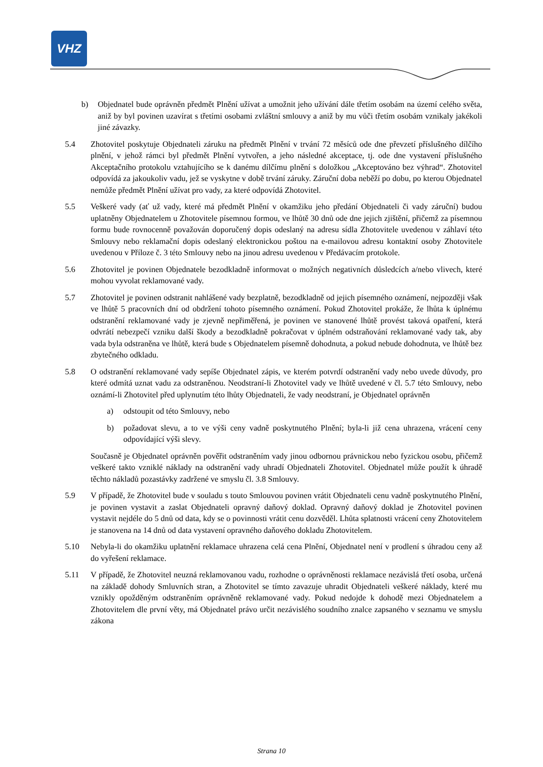VHZ
b) Objednatel bude oprávněn předmět Plnění užívat a umožnit jeho užívání dále třetím osobám na území celého světa, aniž by byl povinen uzavírat s třetími osobami zvláštní smlouvy a aniž by mu vůči třetím osobám vznikaly jakékoli jiné závazky.
5.4 Zhotovitel poskytuje Objednateli záruku na předmět Plnění v trvání 72 měsíců ode dne převzetí příslušného dílčího plnění, v jehož rámci byl předmět Plnění vytvořen, a jeho následné akceptace, tj. ode dne vystavení příslušného Akceptačního protokolu vztahujícího se k danému dílčímu plnění s doložkou „Akceptováno bez výhrad“. Zhotovitel odpovídá za jakoukoliv vadu, jež se vyskytne v době trvání záruky. Záruční doba neběží po dobu, po kterou Objednatel nemůže předmět Plnění užívat pro vady, za které odpovídá Zhotovitel.
5.5 Veškeré vady (ať už vady, které má předmět Plnění v okamžiku jeho předání Objednateli či vady záruční) budou uplatněny Objednatelem u Zhotovitele písemnou formou, ve lhůtě 30 dnů ode dne jejich zjištění, přičemž za písemnou formu bude rovnocenně považován doporučený dopis odeslaný na adresu sídla Zhotovitele uvedenou v záhlaví této Smlouvy nebo reklamační dopis odeslaný elektronickou poštou na e-mailovou adresu kontaktní osoby Zhotovitele uvedenou v Příloze č. 3 této Smlouvy nebo na jinou adresu uvedenou v Předávacím protokole.
5.6 Zhotovitel je povinen Objednatele bezodkladně informovat o možných negativních důsledcích a/nebo vlivech, které mohou vyvolat reklamované vady.
5.7 Zhotovitel je povinen odstranit nahlášené vady bezplatně, bezodkladně od jejich písemného oznámení, nejpozději však ve lhůtě 5 pracovních dní od obdržení tohoto písemného oznámení. Pokud Zhotovitel prokáže, že lhůta k úplnému odstranění reklamované vady je zjevně nepřiměřená, je povinen ve stanovené lhůtě provést taková opatření, která odvrátí nebezpečí vzniku další škody a bezodkladně pokračovat v úplném odstraňování reklamované vady tak, aby vada byla odstraněna ve lhůtě, která bude s Objednatelem písemně dohodnuta, a pokud nebude dohodnuta, ve lhůtě bez zbytečného odkladu.
5.8 O odstranění reklamované vady sepíše Objednatel zápis, ve kterém potvrdí odstranění vady nebo uvede důvody, pro které odmítá uznat vadu za odstraněnou. Neodstraní-li Zhotovitel vady ve lhůtě uvedené v čl. 5.7 této Smlouvy, nebo oznámí-li Zhotovitel před uplynutím této lhůty Objednateli, že vady neodstraní, je Objednatel oprávněn
a) odstoupit od této Smlouvy, nebo
b) požadovat slevu, a to ve výši ceny vadně poskytnutého Plnění; byla-li již cena uhrazena, vrácení ceny odpovídající výši slevy.
Současně je Objednatel oprávněn pověřit odstraněním vady jinou odbornou právnickou nebo fyzickou osobu, přičemž veškeré takto vzniklé náklady na odstranění vady uhradí Objednateli Zhotovitel. Objednatel může použít k úhradě těchto nákladů pozastávky zadržené ve smyslu čl. 3.8 Smlouvy.
5.9 V případě, že Zhotovitel bude v souladu s touto Smlouvou povinen vrátit Objednateli cenu vadně poskytnutého Plnění, je povinen vystavit a zaslat Objednateli opravný daňový doklad. Opravný daňový doklad je Zhotovitel povinen vystavit nejdéle do 5 dnů od data, kdy se o povinnosti vrátit cenu dozvěděl. Lhůta splatnosti vrácení ceny Zhotovitelem je stanovena na 14 dnů od data vystavení opravného daňového dokladu Zhotovitelem.
5.10 Nebyla-li do okamžiku uplatnění reklamace uhrazena celá cena Plnění, Objednatel není v prodlení s úhradou ceny až do vyřešení reklamace.
5.11 V případě, že Zhotovitel neuzná reklamovanou vadu, rozhodne o oprávněnosti reklamace nezávislá třetí osoba, určená na základě dohody Smluvních stran, a Zhotovitel se tímto zavazuje uhradit Objednateli veškeré náklady, které mu vznikly opožděným odstraněním oprávněně reklamované vady. Pokud nedojde k dohodě mezi Objednatelem a Zhotovitelem dle první věty, má Objednatel právo určit nezávislého soudního znalce zapsaného v seznamu ve smyslu zákona
Strana 10